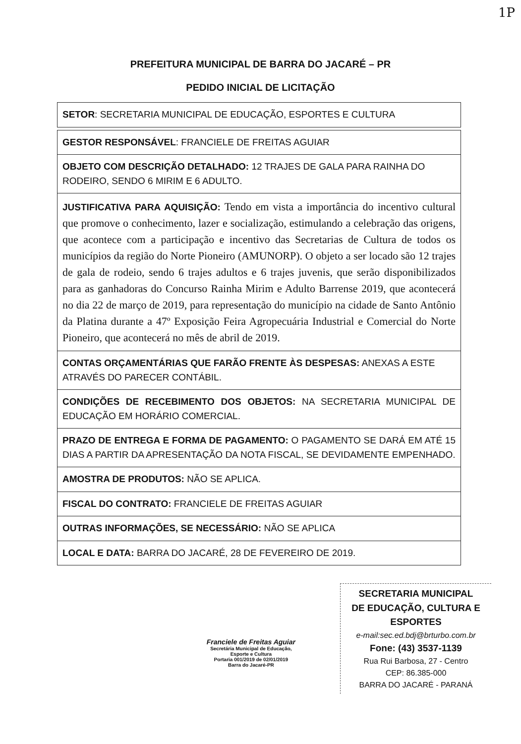1P
PREFEITURA MUNICIPAL DE BARRA DO JACARÉ – PR
PEDIDO INICIAL DE LICITAÇÃO
| SETOR : SECRETARIA MUNICIPAL DE EDUCAÇÃO, ESPORTES E CULTURA |
| GESTOR RESPONSÁVEL : FRANCIELE DE FREITAS AGUIAR |
| OBJETO COM DESCRIÇÃO DETALHADO: 12 TRAJES DE GALA PARA RAINHA DO RODEIRO, SENDO 6 MIRIM E 6 ADULTO. |
| JUSTIFICATIVA PARA AQUISIÇÃO: Tendo em vista a importância do incentivo cultural que promove o conhecimento, lazer e socialização, estimulando a celebração das origens, que acontece com a participação e incentivo das Secretarias de Cultura de todos os municípios da região do Norte Pioneiro (AMUNORP). O objeto a ser locado são 12 trajes de gala de rodeio, sendo 6 trajes adultos e 6 trajes juvenis, que serão disponibilizados para as ganhadoras do Concurso Rainha Mirim e Adulto Barrense 2019, que acontecerá no dia 22 de março de 2019, para representação do município na cidade de Santo Antônio da Platina durante a 47º Exposição Feira Agropecuária Industrial e Comercial do Norte Pioneiro, que acontecerá no mês de abril de 2019. |
| CONTAS ORÇAMENTÁRIAS QUE FARÃO FRENTE ÀS DESPESAS: ANEXAS A ESTE ATRAVÉS DO PARECER CONTÁBIL. |
| CONDIÇÕES DE RECEBIMENTO DOS OBJETOS: NA SECRETARIA MUNICIPAL DE EDUCAÇÃO EM HORÁRIO COMERCIAL. |
| PRAZO DE ENTREGA E FORMA DE PAGAMENTO: O PAGAMENTO SE DARÁ EM ATÉ 15 DIAS A PARTIR DA APRESENTAÇÃO DA NOTA FISCAL, SE DEVIDAMENTE EMPENHADO. |
| AMOSTRA DE PRODUTOS: NÃO SE APLICA. |
| FISCAL DO CONTRATO: FRANCIELE DE FREITAS AGUIAR |
| OUTRAS INFORMAÇÕES, SE NECESSÁRIO: NÃO SE APLICA |
| LOCAL E DATA: BARRA DO JACARÉ, 28 DE FEVEREIRO DE 2019. |
Franciele de Freitas Aguiar
Secretária Municipal de Educação,
Esporte e Cultura
Portaria 001/2019 de 02/01/2019
Barra do Jacaré-PR
SECRETARIA MUNICIPAL
DE EDUCAÇÃO, CULTURA E ESPORTES
e-mail:sec.ed.bdj@brturbo.com.br
Fone: (43) 3537-1139
Rua Rui Barbosa, 27 - Centro
CEP: 86.385-000
BARRA DO JACARÉ - PARANÁ